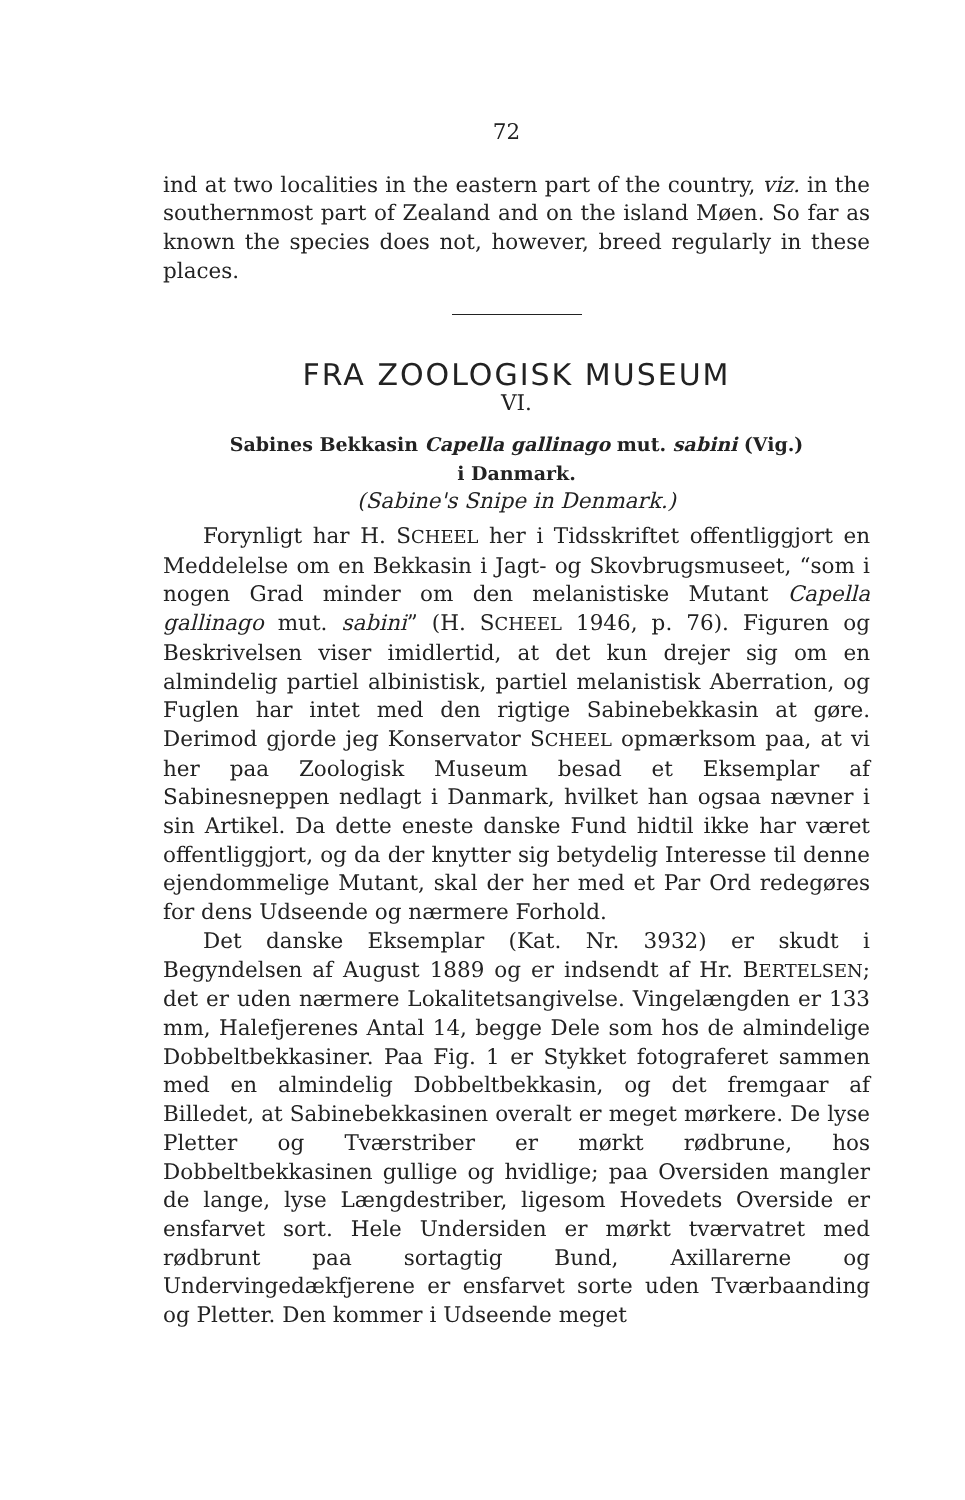72
ind at two localities in the eastern part of the country, viz. in the southernmost part of Zealand and on the island Møen. So far as known the species does not, however, breed regularly in these places.
FRA ZOOLOGISK MUSEUM
VI.
Sabines Bekkasin Capella gallinago mut. sabini (Vig.)
i Danmark.
(Sabine's Snipe in Denmark.)
Forynligt har H. SCHEEL her i Tidsskriftet offentliggjort en Meddelelse om en Bekkasin i Jagt- og Skovbrugsmuseet, “som i nogen Grad minder om den melanistiske Mutant Capella gallinago mut. sabini” (H. SCHEEL 1946, p. 76). Figuren og Beskrivelsen viser imidlertid, at det kun drejer sig om en almindelig partiel albinistisk, partiel melanistisk Aberration, og Fuglen har intet med den rigtige Sabinebekkasin at gøre. Derimod gjorde jeg Konservator SCHEEL opmærksom paa, at vi her paa Zoologisk Museum besad et Eksemplar af Sabinesneppen nedlagt i Danmark, hvilket han ogsaa nævner i sin Artikel. Da dette eneste danske Fund hidtil ikke har været offentliggjort, og da der knytter sig betydelig Interesse til denne ejendommelige Mutant, skal der her med et Par Ord redegøres for dens Udseende og nærmere Forhold.
Det danske Eksemplar (Kat. Nr. 3932) er skudt i Begyndelsen af August 1889 og er indsendt af Hr. BERTELSEN; det er uden nærmere Lokalitetsangivelse. Vingelængden er 133 mm, Halefjerenes Antal 14, begge Dele som hos de almindelige Dobbeltbekkasiner. Paa Fig. 1 er Stykket fotograferet sammen med en almindelig Dobbeltbekkasin, og det fremgaar af Billedet, at Sabinebekkasinen overalt er meget mørkere. De lyse Pletter og Tværstriber er mørkt rødbrune, hos Dobbeltbekkasinen gullige og hvidlige; paa Oversiden mangler de lange, lyse Længdestriber, ligesom Hovedets Overside er ensfarvet sort. Hele Undersiden er mørkt tværvatret med rødbrunt paa sortagtig Bund, Axillarerne og Undervingedækfjerene er ensfarvet sorte uden Tværbaanding og Pletter. Den kommer i Udseende meget